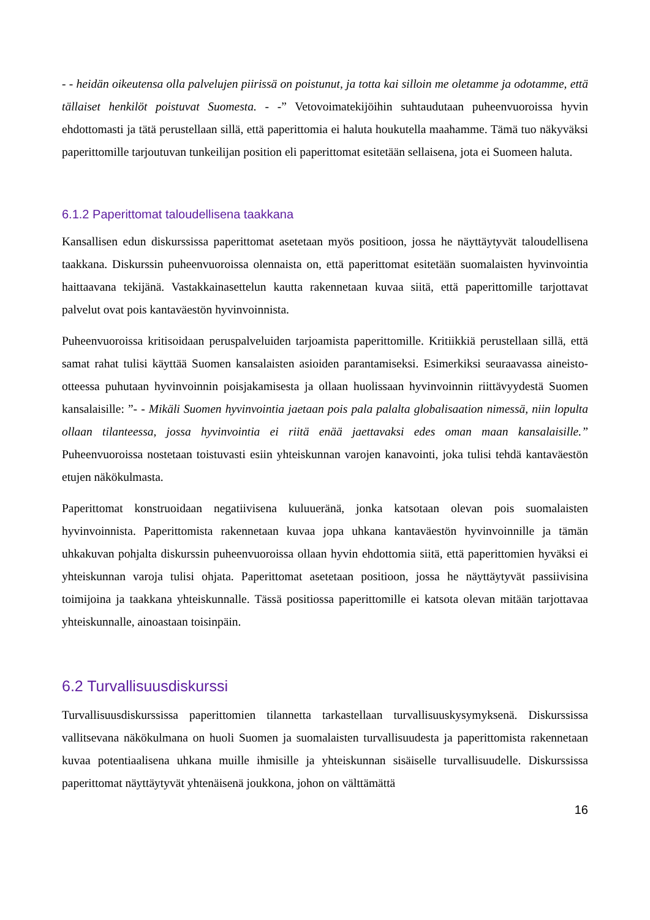- - heidän oikeutensa olla palvelujen piirissä on poistunut, ja totta kai silloin me oletamme ja odotamme, että tällaiset henkilöt poistuvat Suomesta. - -” Vetovoimatekijöihin suhtaudutaan puheenvuoroissa hyvin ehdottomasti ja tätä perustellaan sillä, että paperittomia ei haluta houkutella maahamme. Tämä tuo näkyväksi paperittomille tarjoutuvan tunkeilijan position eli paperittomat esitetään sellaisena, jota ei Suomeen haluta.
6.1.2 Paperittomat taloudellisena taakkana
Kansallisen edun diskurssissa paperittomat asetetaan myös positioon, jossa he näyttäytyvät taloudellisena taakkana. Diskurssin puheenvuoroissa olennaista on, että paperittomat esitetään suomalaisten hyvinvointia haittaavana tekijänä. Vastakkainasettelun kautta rakennetaan kuvaa siitä, että paperittomille tarjottavat palvelut ovat pois kantaväestön hyvinvoinnista.
Puheenvuoroissa kritisoidaan peruspalveluiden tarjoamista paperittomille. Kritiikkiä perustellaan sillä, että samat rahat tulisi käyttää Suomen kansalaisten asioiden parantamiseksi. Esimerkiksi seuraavassa aineisto-otteessa puhutaan hyvinvoinnin poisjakamisesta ja ollaan huolissaan hyvinvoinnin riittävyydestä Suomen kansalaisille: ”- - Mikäli Suomen hyvinvointia jaetaan pois pala palalta globalisaation nimessä, niin lopulta ollaan tilanteessa, jossa hyvinvointia ei riitä enää jaettavaksi edes oman maan kansalaisille.” Puheenvuoroissa nostetaan toistuvasti esiin yhteiskunnan varojen kanavointi, joka tulisi tehdä kantaväestön etujen näkökulmasta.
Paperittomat konstruoidaan negatiivisena kuluueränä, jonka katsotaan olevan pois suomalaisten hyvinvoinnista. Paperittomista rakennetaan kuvaa jopa uhkana kantaväestön hyvinvoinnille ja tämän uhkakuvan pohjalta diskurssin puheenvuoroissa ollaan hyvin ehdottomia siitä, että paperittomien hyväksi ei yhteiskunnan varoja tulisi ohjata. Paperittomat asetetaan positioon, jossa he näyttäytyvät passiivisina toimijoina ja taakkana yhteiskunnalle. Tässä positiossa paperittomille ei katsota olevan mitään tarjottavaa yhteiskunnalle, ainoastaan toisinpäin.
6.2 Turvallisuusdiskurssi
Turvallisuusdiskurssissa paperittomien tilannetta tarkastellaan turvallisuuskysymyksenä. Diskurssissa vallitsevana näkökulmana on huoli Suomen ja suomalaisten turvallisuudesta ja paperittomista rakennetaan kuvaa potentiaalisena uhkana muille ihmisille ja yhteiskunnan sisäiselle turvallisuudelle. Diskurssissa paperittomat näyttäytyvät yhtenäisenä joukkona, johon on välttämättä
16